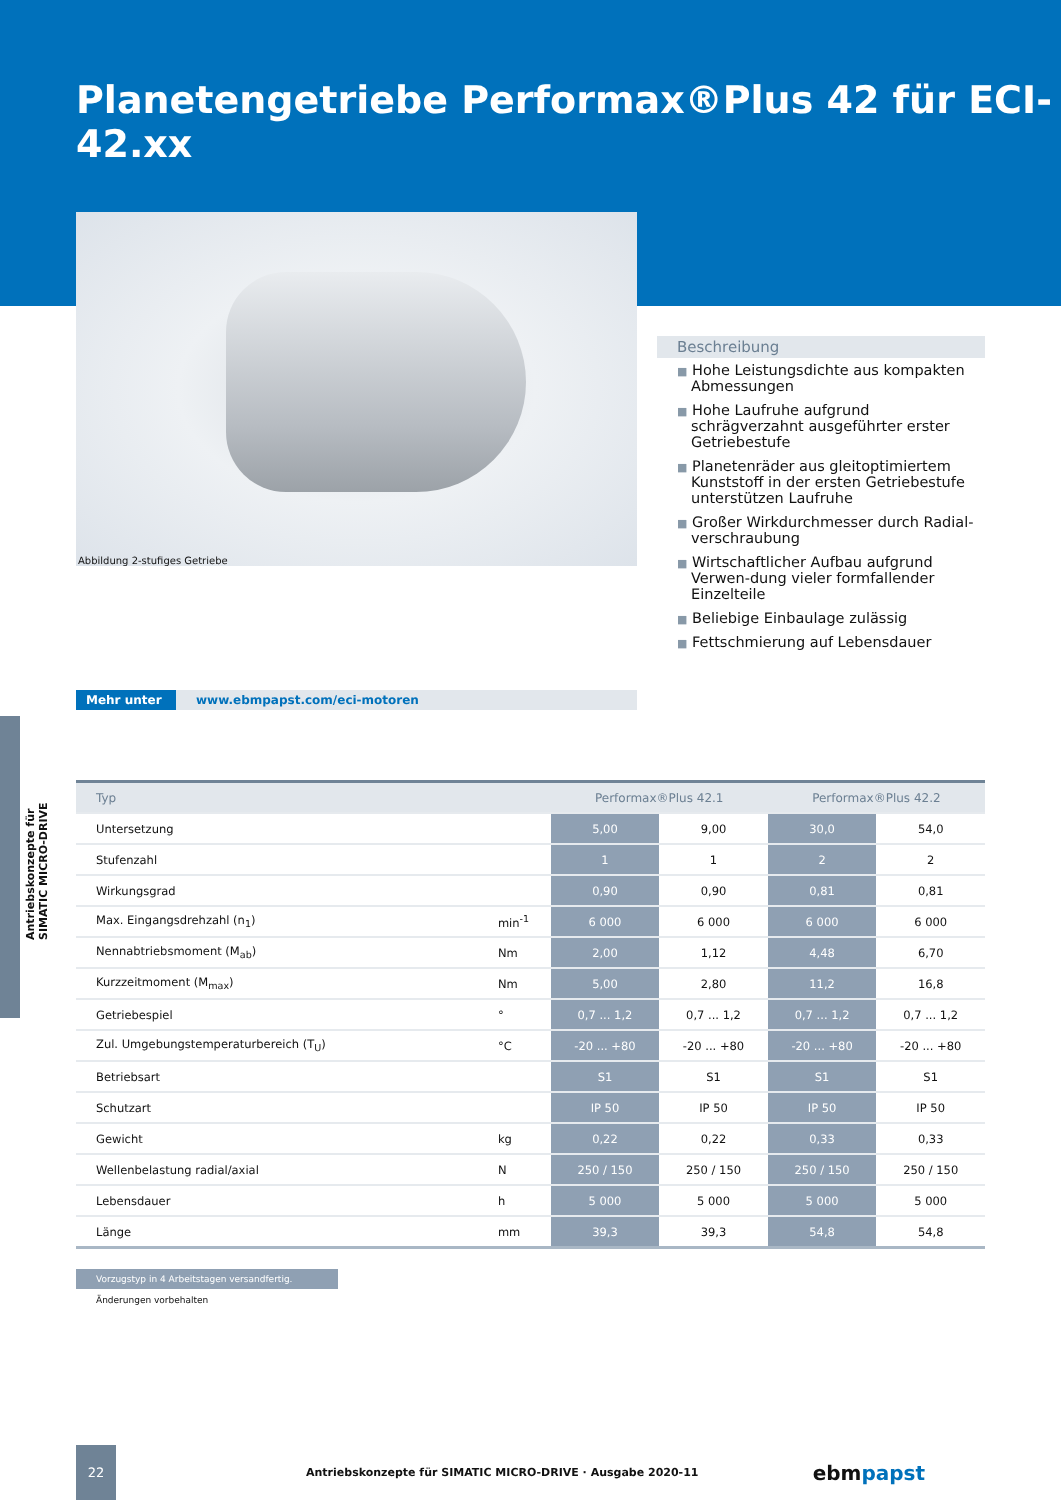Antriebskonzepte für SIMATIC MICRO-DRIVE
Planetengetriebe Performax®Plus 42 für ECI-42.xx
Abbildung 2-stufiges Getriebe
Beschreibung
■ Hohe Leistungsdichte aus kompakten Abmessungen
■ Hohe Laufruhe aufgrund schrägverzahnt ausgeführter erster Getriebestufe
■ Planetenräder aus gleitoptimiertem Kunststoff in der ersten Getriebestufe unterstützen Laufruhe
■ Großer Wirkdurchmesser durch Radial-verschraubung
■ Wirtschaftlicher Aufbau aufgrund Verwen-dung vieler formfallender Einzelteile
■ Beliebige Einbaulage zulässig
■ Fettschmierung auf Lebensdauer
Mehr unter www.ebmpapst.com/eci-motoren
| Typ | | Performax®Plus 42.1 | | Performax®Plus 42.2 | |
| --- | --- | --- | --- | --- | --- |
| Untersetzung | | 5,00 | 9,00 | 30,0 | 54,0 |
| Stufenzahl | | 1 | 1 | 2 | 2 |
| Wirkungsgrad | | 0,90 | 0,90 | 0,81 | 0,81 |
| Max. Eingangsdrehzahl (n<sub>1</sub>) | min<sup>-1</sup> | 6 000 | 6 000 | 6 000 | 6 000 |
| Nennabtriebsmoment (M<sub>ab</sub>) | Nm | 2,00 | 1,12 | 4,48 | 6,70 |
| Kurzzeitmoment (M<sub>max</sub>) | Nm | 5,00 | 2,80 | 11,2 | 16,8 |
| Getriebespiel | ° | 0,7 ... 1,2 | 0,7 ... 1,2 | 0,7 ... 1,2 | 0,7 ... 1,2 |
| Zul. Umgebungstemperaturbereich (T<sub>U</sub>) | °C | -20 ... +80 | -20 ... +80 | -20 ... +80 | -20 ... +80 |
| Betriebsart | | S1 | S1 | S1 | S1 |
| Schutzart | | IP 50 | IP 50 | IP 50 | IP 50 |
| Gewicht | kg | 0,22 | 0,22 | 0,33 | 0,33 |
| Wellenbelastung radial/axial | N | 250 / 150 | 250 / 150 | 250 / 150 | 250 / 150 |
| Lebensdauer | h | 5 000 | 5 000 | 5 000 | 5 000 |
| Länge | mm | 39,3 | 39,3 | 54,8 | 54,8 |
Vorzugstyp in 4 Arbeitstagen versandfertig.
Änderungen vorbehalten
22
Antriebskonzepte für SIMATIC MICRO-DRIVE · Ausgabe 2020-11
ebm papst